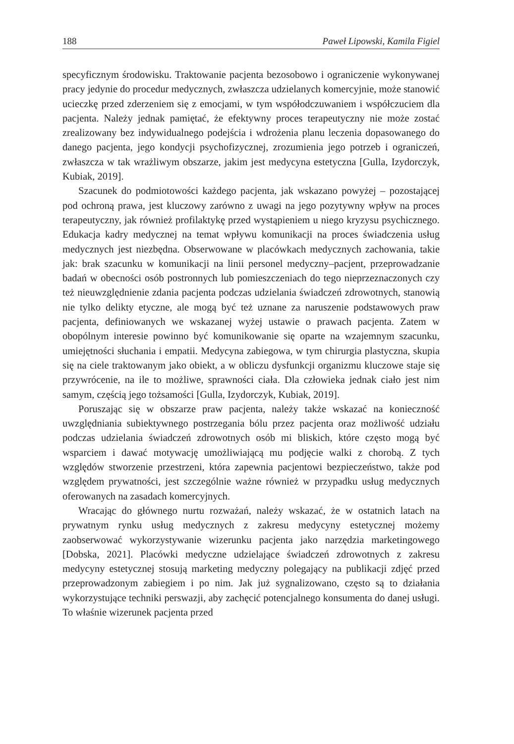188 Paweł Lipowski, Kamila Figiel
specyficznym środowisku. Traktowanie pacjenta bezosobowo i ograniczenie wykonywanej pracy jedynie do procedur medycznych, zwłaszcza udzielanych komercyjnie, może stanowić ucieczkę przed zderzeniem się z emocjami, w tym współodczuwaniem i współczuciem dla pacjenta. Należy jednak pamiętać, że efektywny proces terapeutyczny nie może zostać zrealizowany bez indywidualnego podejścia i wdrożenia planu leczenia dopasowanego do danego pacjenta, jego kondycji psychofizycznej, zrozumienia jego potrzeb i ograniczeń, zwłaszcza w tak wrażliwym obszarze, jakim jest medycyna estetyczna [Gulla, Izydorczyk, Kubiak, 2019].
Szacunek do podmiotowości każdego pacjenta, jak wskazano powyżej – pozostającej pod ochroną prawa, jest kluczowy zarówno z uwagi na jego pozytywny wpływ na proces terapeutyczny, jak również profilaktykę przed wystąpieniem u niego kryzysu psychicznego. Edukacja kadry medycznej na temat wpływu komunikacji na proces świadczenia usług medycznych jest niezbędna. Obserwowane w placówkach medycznych zachowania, takie jak: brak szacunku w komunikacji na linii personel medyczny–pacjent, przeprowadzanie badań w obecności osób postronnych lub pomieszczeniach do tego nieprzeznaczonych czy też nieuwzględnienie zdania pacjenta podczas udzielania świadczeń zdrowotnych, stanowią nie tylko delikty etyczne, ale mogą być też uznane za naruszenie podstawowych praw pacjenta, definiowanych we wskazanej wyżej ustawie o prawach pacjenta. Zatem w obopólnym interesie powinno być komunikowanie się oparte na wzajemnym szacunku, umiejętności słuchania i empatii. Medycyna zabiegowa, w tym chirurgia plastyczna, skupia się na ciele traktowanym jako obiekt, a w obliczu dysfunkcji organizmu kluczowe staje się przywrócenie, na ile to możliwe, sprawności ciała. Dla człowieka jednak ciało jest nim samym, częścią jego tożsamości [Gulla, Izydorczyk, Kubiak, 2019].
Poruszając się w obszarze praw pacjenta, należy także wskazać na konieczność uwzględniania subiektywnego postrzegania bólu przez pacjenta oraz możliwość udziału podczas udzielania świadczeń zdrowotnych osób mi bliskich, które często mogą być wsparciem i dawać motywację umożliwiającą mu podjęcie walki z chorobą. Z tych względów stworzenie przestrzeni, która zapewnia pacjentowi bezpieczeństwo, także pod względem prywatności, jest szczególnie ważne również w przypadku usług medycznych oferowanych na zasadach komercyjnych.
Wracając do głównego nurtu rozważań, należy wskazać, że w ostatnich latach na prywatnym rynku usług medycznych z zakresu medycyny estetycznej możemy zaobserwować wykorzystywanie wizerunku pacjenta jako narzędzia marketingowego [Dobska, 2021]. Placówki medyczne udzielające świadczeń zdrowotnych z zakresu medycyny estetycznej stosują marketing medyczny polegający na publikacji zdjęć przed przeprowadzonym zabiegiem i po nim. Jak już sygnalizowano, często są to działania wykorzystujące techniki perswazji, aby zachęcić potencjalnego konsumenta do danej usługi. To właśnie wizerunek pacjenta przed